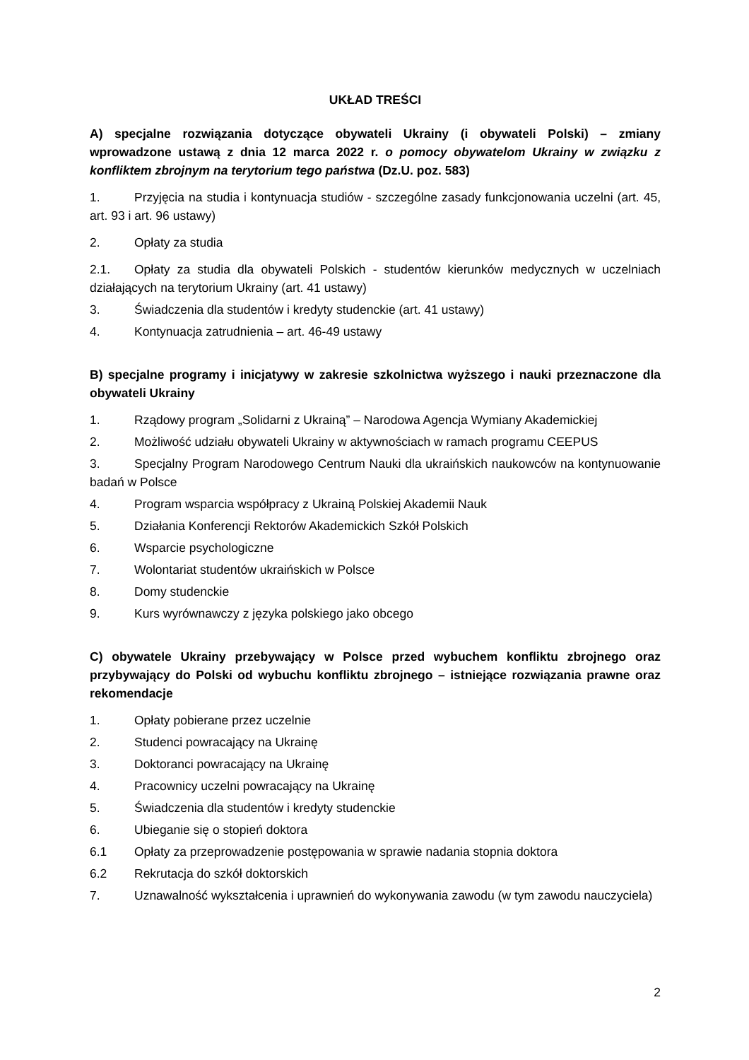UKŁAD TREŚCI
A) specjalne rozwiązania dotyczące obywateli Ukrainy (i obywateli Polski) – zmiany wprowadzone ustawą z dnia 12 marca 2022 r. o pomocy obywatelom Ukrainy w związku z konfliktem zbrojnym na terytorium tego państwa (Dz.U. poz. 583)
1. Przyjęcia na studia i kontynuacja studiów - szczególne zasady funkcjonowania uczelni (art. 45, art. 93 i art. 96 ustawy)
2. Opłaty za studia
2.1. Opłaty za studia dla obywateli Polskich - studentów kierunków medycznych w uczelniach działających na terytorium Ukrainy (art. 41 ustawy)
3. Świadczenia dla studentów i kredyty studenckie (art. 41 ustawy)
4. Kontynuacja zatrudnienia – art. 46-49 ustawy
B) specjalne programy i inicjatywy w zakresie szkolnictwa wyższego i nauki przeznaczone dla obywateli Ukrainy
1. Rządowy program „Solidarni z Ukrainą” – Narodowa Agencja Wymiany Akademickiej
2. Możliwość udziału obywateli Ukrainy w aktywnościach w ramach programu CEEPUS
3. Specjalny Program Narodowego Centrum Nauki dla ukraińskich naukowców na kontynuowanie badań w Polsce
4. Program wsparcia współpracy z Ukrainą Polskiej Akademii Nauk
5. Działania Konferencji Rektorów Akademickich Szkół Polskich
6. Wsparcie psychologiczne
7. Wolontariat studentów ukraińskich w Polsce
8. Domy studenckie
9. Kurs wyrównawczy z języka polskiego jako obcego
C) obywatele Ukrainy przebywający w Polsce przed wybuchem konfliktu zbrojnego oraz przybywający do Polski od wybuchu konfliktu zbrojnego – istniejące rozwiązania prawne oraz rekomendacje
1. Opłaty pobierane przez uczelnie
2. Studenci powracający na Ukrainę
3. Doktoranci powracający na Ukrainę
4. Pracownicy uczelni powracający na Ukrainę
5. Świadczenia dla studentów i kredyty studenckie
6. Ubieganie się o stopień doktora
6.1 Opłaty za przeprowadzenie postępowania w sprawie nadania stopnia doktora
6.2 Rekrutacja do szkół doktorskich
7. Uznawalność wykształcenia i uprawnień do wykonywania zawodu (w tym zawodu nauczyciela)
2